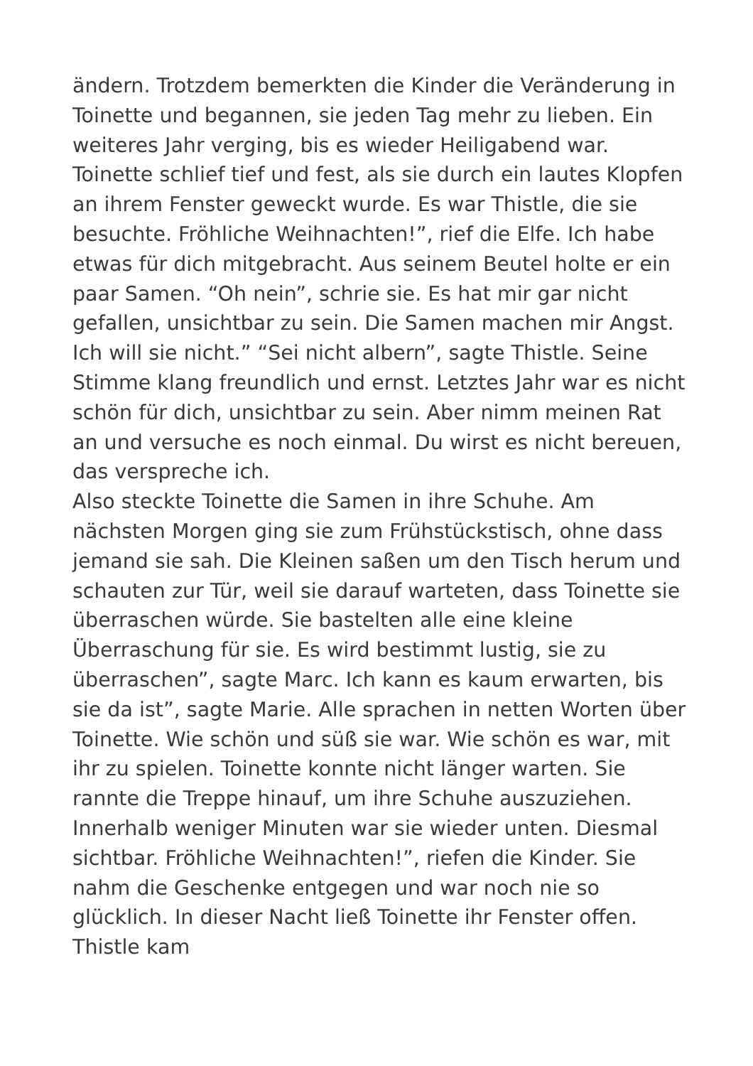ändern. Trotzdem bemerkten die Kinder die Veränderung in Toinette und begannen, sie jeden Tag mehr zu lieben. Ein weiteres Jahr verging, bis es wieder Heiligabend war. Toinette schlief tief und fest, als sie durch ein lautes Klopfen an ihrem Fenster geweckt wurde. Es war Thistle, die sie besuchte. Fröhliche Weihnachten!”, rief die Elfe. Ich habe etwas für dich mitgebracht. Aus seinem Beutel holte er ein paar Samen. “Oh nein”, schrie sie. Es hat mir gar nicht gefallen, unsichtbar zu sein. Die Samen machen mir Angst. Ich will sie nicht.” “Sei nicht albern”, sagte Thistle. Seine Stimme klang freundlich und ernst. Letztes Jahr war es nicht schön für dich, unsichtbar zu sein. Aber nimm meinen Rat an und versuche es noch einmal. Du wirst es nicht bereuen, das verspreche ich.
Also steckte Toinette die Samen in ihre Schuhe. Am nächsten Morgen ging sie zum Frühstückstisch, ohne dass jemand sie sah. Die Kleinen saßen um den Tisch herum und schauten zur Tür, weil sie darauf warteten, dass Toinette sie überraschen würde. Sie bastelten alle eine kleine Überraschung für sie. Es wird bestimmt lustig, sie zu überraschen”, sagte Marc. Ich kann es kaum erwarten, bis sie da ist”, sagte Marie. Alle sprachen in netten Worten über Toinette. Wie schön und süß sie war. Wie schön es war, mit ihr zu spielen. Toinette konnte nicht länger warten. Sie rannte die Treppe hinauf, um ihre Schuhe auszuziehen. Innerhalb weniger Minuten war sie wieder unten. Diesmal sichtbar. Fröhliche Weihnachten!”, riefen die Kinder. Sie nahm die Geschenke entgegen und war noch nie so glücklich. In dieser Nacht ließ Toinette ihr Fenster offen. Thistle kam